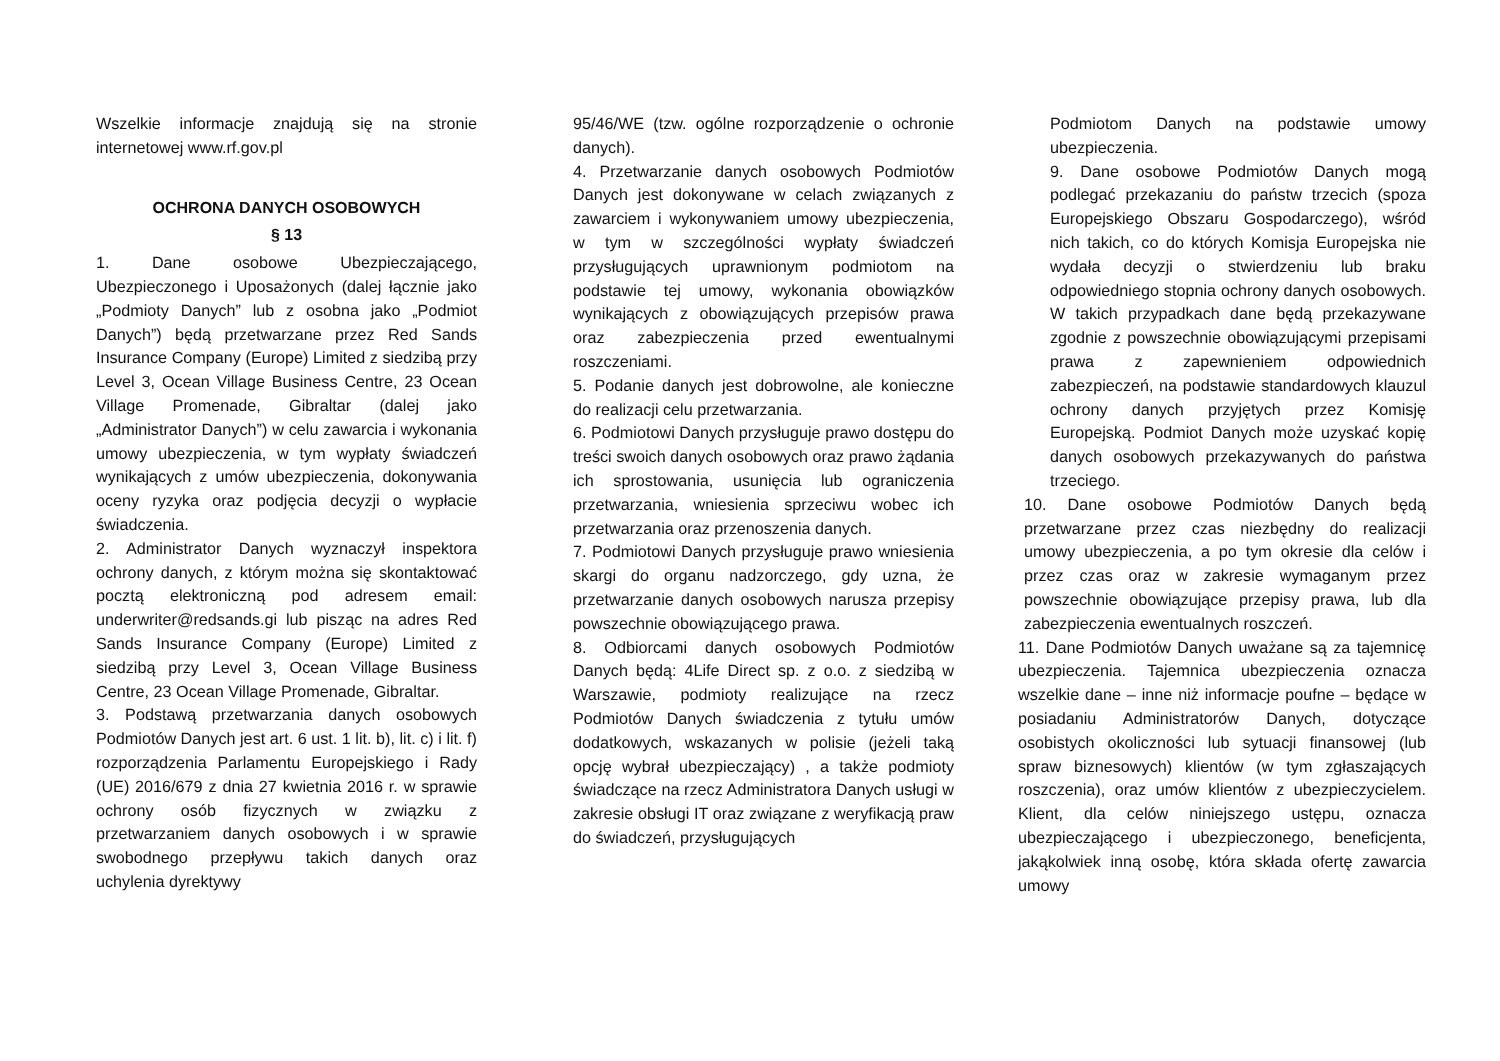Wszelkie informacje znajdują się na stronie internetowej www.rf.gov.pl
OCHRONA DANYCH OSOBOWYCH
§ 13
1. Dane osobowe Ubezpieczającego, Ubezpieczonego i Uposażonych (dalej łącznie jako „Podmioty Danych” lub z osobna jako „Podmiot Danych”) będą przetwarzane przez Red Sands Insurance Company (Europe) Limited z siedzibą przy Level 3, Ocean Village Business Centre, 23 Ocean Village Promenade, Gibraltar (dalej jako „Administrator Danych”) w celu zawarcia i wykonania umowy ubezpieczenia, w tym wypłaty świadczeń wynikających z umów ubezpieczenia, dokonywania oceny ryzyka oraz podjęcia decyzji o wypłacie świadczenia.
2. Administrator Danych wyznaczył inspektora ochrony danych, z którym można się skontaktować pocztą elektroniczną pod adresem email: underwriter@redsands.gi lub pisząc na adres Red Sands Insurance Company (Europe) Limited z siedzibą przy Level 3, Ocean Village Business Centre, 23 Ocean Village Promenade, Gibraltar.
3. Podstawą przetwarzania danych osobowych Podmiotów Danych jest art. 6 ust. 1 lit. b), lit. c) i lit. f) rozporządzenia Parlamentu Europejskiego i Rady (UE) 2016/679 z dnia 27 kwietnia 2016 r. w sprawie ochrony osób fizycznych w związku z przetwarzaniem danych osobowych i w sprawie swobodnego przepływu takich danych oraz uchylenia dyrektywy
95/46/WE (tzw. ogólne rozporządzenie o ochronie danych).
4. Przetwarzanie danych osobowych Podmiotów Danych jest dokonywane w celach związanych z zawarciem i wykonywaniem umowy ubezpieczenia, w tym w szczególności wypłaty świadczeń przysługujących uprawnionym podmiotom na podstawie tej umowy, wykonania obowiązków wynikających z obowiązujących przepisów prawa oraz zabezpieczenia przed ewentualnymi roszczeniami.
5. Podanie danych jest dobrowolne, ale konieczne do realizacji celu przetwarzania.
6. Podmiotowi Danych przysługuje prawo dostępu do treści swoich danych osobowych oraz prawo żądania ich sprostowania, usunięcia lub ograniczenia przetwarzania, wniesienia sprzeciwu wobec ich przetwarzania oraz przenoszenia danych.
7. Podmiotowi Danych przysługuje prawo wniesienia skargi do organu nadzorczego, gdy uzna, że przetwarzanie danych osobowych narusza przepisy powszechnie obowiązującego prawa.
8. Odbiorcami danych osobowych Podmiotów Danych będą: 4Life Direct sp. z o.o. z siedzibą w Warszawie, podmioty realizujące na rzecz Podmiotów Danych świadczenia z tytułu umów dodatkowych, wskazanych w polisie (jeżeli taką opcję wybrał ubezpieczający) , a także podmioty świadczące na rzecz Administratora Danych usługi w zakresie obsługi IT oraz związane z weryfikacją praw do świadczeń, przysługujących
Podmiotom Danych na podstawie umowy ubezpieczenia.
9. Dane osobowe Podmiotów Danych mogą podlegać przekazaniu do państw trzecich (spoza Europejskiego Obszaru Gospodarczego), wśród nich takich, co do których Komisja Europejska nie wydała decyzji o stwierdzeniu lub braku odpowiedniego stopnia ochrony danych osobowych. W takich przypadkach dane będą przekazywane zgodnie z powszechnie obowiązującymi przepisami prawa z zapewnieniem odpowiednich zabezpieczeń, na podstawie standardowych klauzul ochrony danych przyjętych przez Komisję Europejską. Podmiot Danych może uzyskać kopię danych osobowych przekazywanych do państwa trzeciego.
10. Dane osobowe Podmiotów Danych będą przetwarzane przez czas niezbędny do realizacji umowy ubezpieczenia, a po tym okresie dla celów i przez czas oraz w zakresie wymaganym przez powszechnie obowiązujące przepisy prawa, lub dla zabezpieczenia ewentualnych roszczeń.
11. Dane Podmiotów Danych uważane są za tajemnicę ubezpieczenia. Tajemnica ubezpieczenia oznacza wszelkie dane – inne niż informacje poufne – będące w posiadaniu Administratorów Danych, dotyczące osobistych okoliczności lub sytuacji finansowej (lub spraw biznesowych) klientów (w tym zgłaszających roszczenia), oraz umów klientów z ubezpieczycielem. Klient, dla celów niniejszego ustępu, oznacza ubezpieczającego i ubezpieczonego, beneficjenta, jakąkolwiek inną osobę, która składa ofertę zawarcia umowy